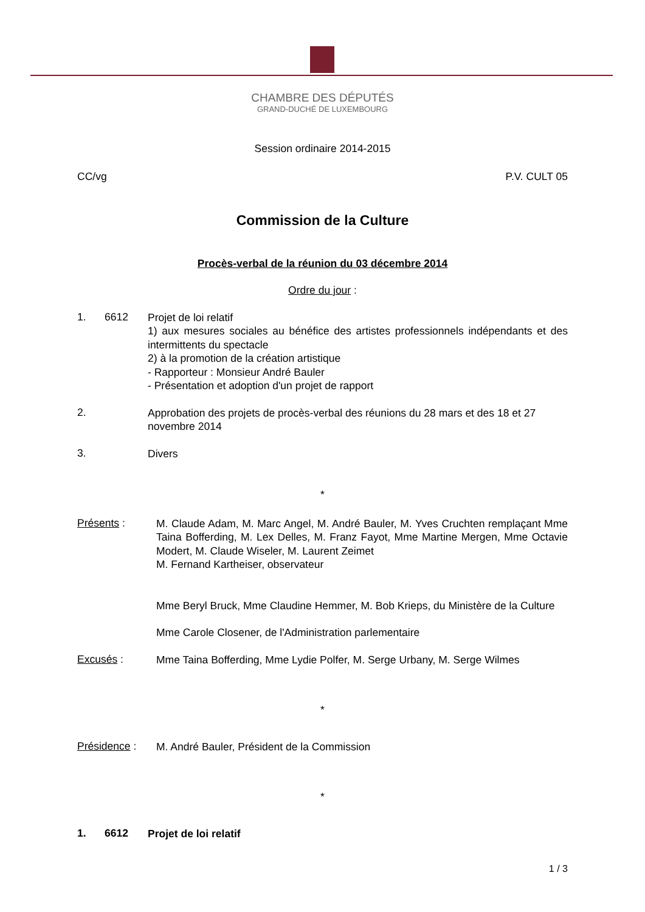CHAMBRE DES DÉPUTÉS
GRAND-DUCHÉ DE LUXEMBOURG
Session ordinaire 2014-2015
CC/vg P.V. CULT 05
Commission de la Culture
Procès-verbal de la réunion du 03 décembre 2014
Ordre du jour :
1. 6612
Projet de loi relatif
1) aux mesures sociales au bénéfice des artistes professionnels indépendants et des intermittents du spectacle
2) à la promotion de la création artistique
- Rapporteur : Monsieur André Bauler
- Présentation et adoption d'un projet de rapport
2.
Approbation des projets de procès-verbal des réunions du 28 mars et des 18 et 27 novembre 2014
3.
Divers
*
Présents :
M. Claude Adam, M. Marc Angel, M. André Bauler, M. Yves Cruchten remplaçant Mme Taina Bofferding, M. Lex Delles, M. Franz Fayot, Mme Martine Mergen, Mme Octavie Modert, M. Claude Wiseler, M. Laurent Zeimet
M. Fernand Kartheiser, observateur
Mme Beryl Bruck, Mme Claudine Hemmer, M. Bob Krieps, du Ministère de la Culture
Mme Carole Closener, de l'Administration parlementaire
Excusés :
Mme Taina Bofferding, Mme Lydie Polfer, M. Serge Urbany, M. Serge Wilmes
*
Présidence :
M. André Bauler, Président de la Commission
*
1. 6612
Projet de loi relatif
1 / 3